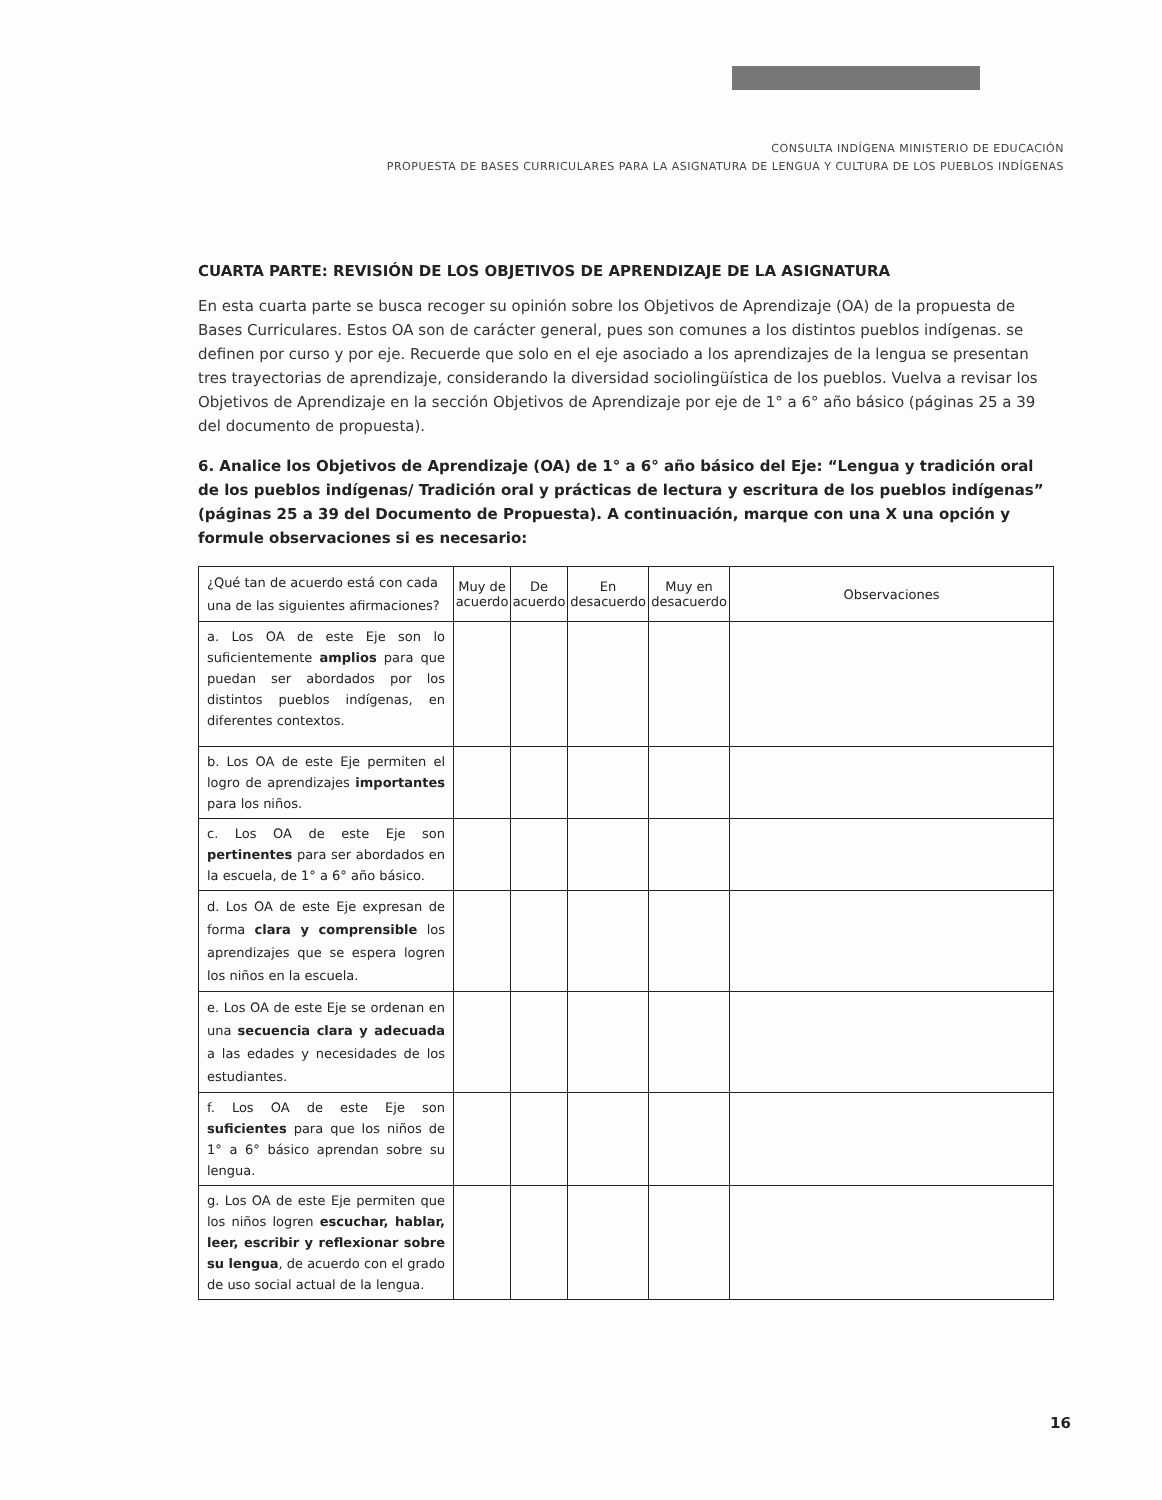CONSULTA INDÍGENA MINISTERIO DE EDUCACIÓN
PROPUESTA DE BASES CURRICULARES PARA LA ASIGNATURA DE LENGUA Y CULTURA DE LOS PUEBLOS INDÍGENAS
CUARTA PARTE: REVISIÓN DE LOS OBJETIVOS DE APRENDIZAJE DE LA ASIGNATURA
En esta cuarta parte se busca recoger su opinión sobre los Objetivos de Aprendizaje (OA) de la propuesta de Bases Curriculares. Estos OA son de carácter general, pues son comunes a los distintos pueblos indígenas. se definen por curso y por eje. Recuerde que solo en el eje asociado a los aprendizajes de la lengua se presentan tres trayectorias de aprendizaje, considerando la diversidad sociolingüística de los pueblos. Vuelva a revisar los Objetivos de Aprendizaje en la sección Objetivos de Aprendizaje por eje de 1° a 6° año básico (páginas 25 a 39 del documento de propuesta).
6. Analice los Objetivos de Aprendizaje (OA) de 1° a 6° año básico del Eje: “Lengua y tradición oral de los pueblos indígenas/ Tradición oral y prácticas de lectura y escritura de los pueblos indígenas” (páginas 25 a 39 del Documento de Propuesta). A continuación, marque con una X una opción y formule observaciones si es necesario:
| ¿Qué tan de acuerdo está con cada una de las siguientes afirmaciones? | Muy de acuerdo | De acuerdo | En desacuerdo | Muy en desacuerdo | Observaciones |
| --- | --- | --- | --- | --- | --- |
| a. Los OA de este Eje son lo suficientemente amplios para que puedan ser abordados por los distintos pueblos indígenas, en diferentes contextos. | | | | | |
| b. Los OA de este Eje permiten el logro de aprendizajes importantes para los niños. | | | | | |
| c. Los OA de este Eje son pertinentes para ser abordados en la escuela, de 1° a 6° año básico. | | | | | |
| d. Los OA de este Eje expresan de forma clara y comprensible los aprendizajes que se espera logren los niños en la escuela. | | | | | |
| e. Los OA de este Eje se ordenan en una secuencia clara y adecuada a las edades y necesidades de los estudiantes. | | | | | |
| f. Los OA de este Eje son suficientes para que los niños de 1° a 6° básico aprendan sobre su lengua. | | | | | |
| g. Los OA de este Eje permiten que los niños logren escuchar, hablar, leer, escribir y reflexionar sobre su lengua , de acuerdo con el grado de uso social actual de la lengua. | | | | | |
16